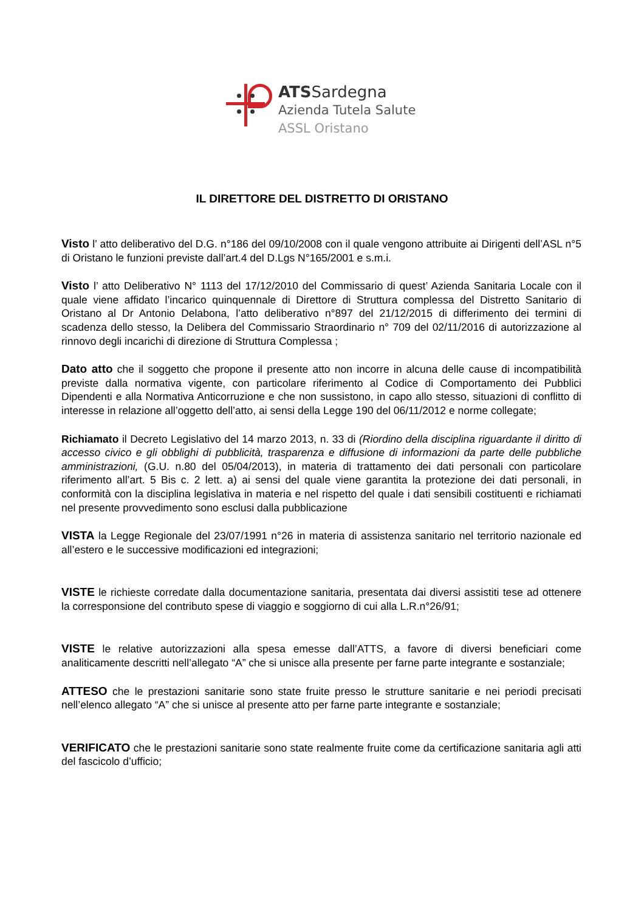ATSSardegna
Azienda Tutela Salute
ASSL Oristano
IL DIRETTORE DEL DISTRETTO DI ORISTANO
Visto l’ atto deliberativo del D.G. n°186 del 09/10/2008 con il quale vengono attribuite ai Dirigenti dell’ASL n°5 di Oristano le funzioni previste dall’art.4 del D.Lgs N°165/2001 e s.m.i.
Visto l’ atto Deliberativo N° 1113 del 17/12/2010 del Commissario di quest’ Azienda Sanitaria Locale con il quale viene affidato l’incarico quinquennale di Direttore di Struttura complessa del Distretto Sanitario di Oristano al Dr Antonio Delabona, l’atto deliberativo n°897 del 21/12/2015 di differimento dei termini di scadenza dello stesso, la Delibera del Commissario Straordinario n° 709 del 02/11/2016 di autorizzazione al rinnovo degli incarichi di direzione di Struttura Complessa ;
Dato atto che il soggetto che propone il presente atto non incorre in alcuna delle cause di incompatibilità previste dalla normativa vigente, con particolare riferimento al Codice di Comportamento dei Pubblici Dipendenti e alla Normativa Anticorruzione e che non sussistono, in capo allo stesso, situazioni di conflitto di interesse in relazione all’oggetto dell’atto, ai sensi della Legge 190 del 06/11/2012 e norme collegate;
Richiamato il Decreto Legislativo del 14 marzo 2013, n. 33 di (Riordino della disciplina riguardante il diritto di accesso civico e gli obblighi di pubblicità, trasparenza e diffusione di informazioni da parte delle pubbliche amministrazioni, (G.U. n.80 del 05/04/2013), in materia di trattamento dei dati personali con particolare riferimento all’art. 5 Bis c. 2 lett. a) ai sensi del quale viene garantita la protezione dei dati personali, in conformità con la disciplina legislativa in materia e nel rispetto del quale i dati sensibili costituenti e richiamati nel presente provvedimento sono esclusi dalla pubblicazione
VISTA la Legge Regionale del 23/07/1991 n°26 in materia di assistenza sanitario nel territorio nazionale ed all’estero e le successive modificazioni ed integrazioni;
VISTE le richieste corredate dalla documentazione sanitaria, presentata dai diversi assistiti tese ad ottenere la corresponsione del contributo spese di viaggio e soggiorno di cui alla L.R.n°26/91;
VISTE le relative autorizzazioni alla spesa emesse dall’ATTS, a favore di diversi beneficiari come analiticamente descritti nell’allegato “A” che si unisce alla presente per farne parte integrante e sostanziale;
ATTESO che le prestazioni sanitarie sono state fruite presso le strutture sanitarie e nei periodi precisati nell’elenco allegato “A” che si unisce al presente atto per farne parte integrante e sostanziale;
VERIFICATO che le prestazioni sanitarie sono state realmente fruite come da certificazione sanitaria agli atti del fascicolo d’ufficio;